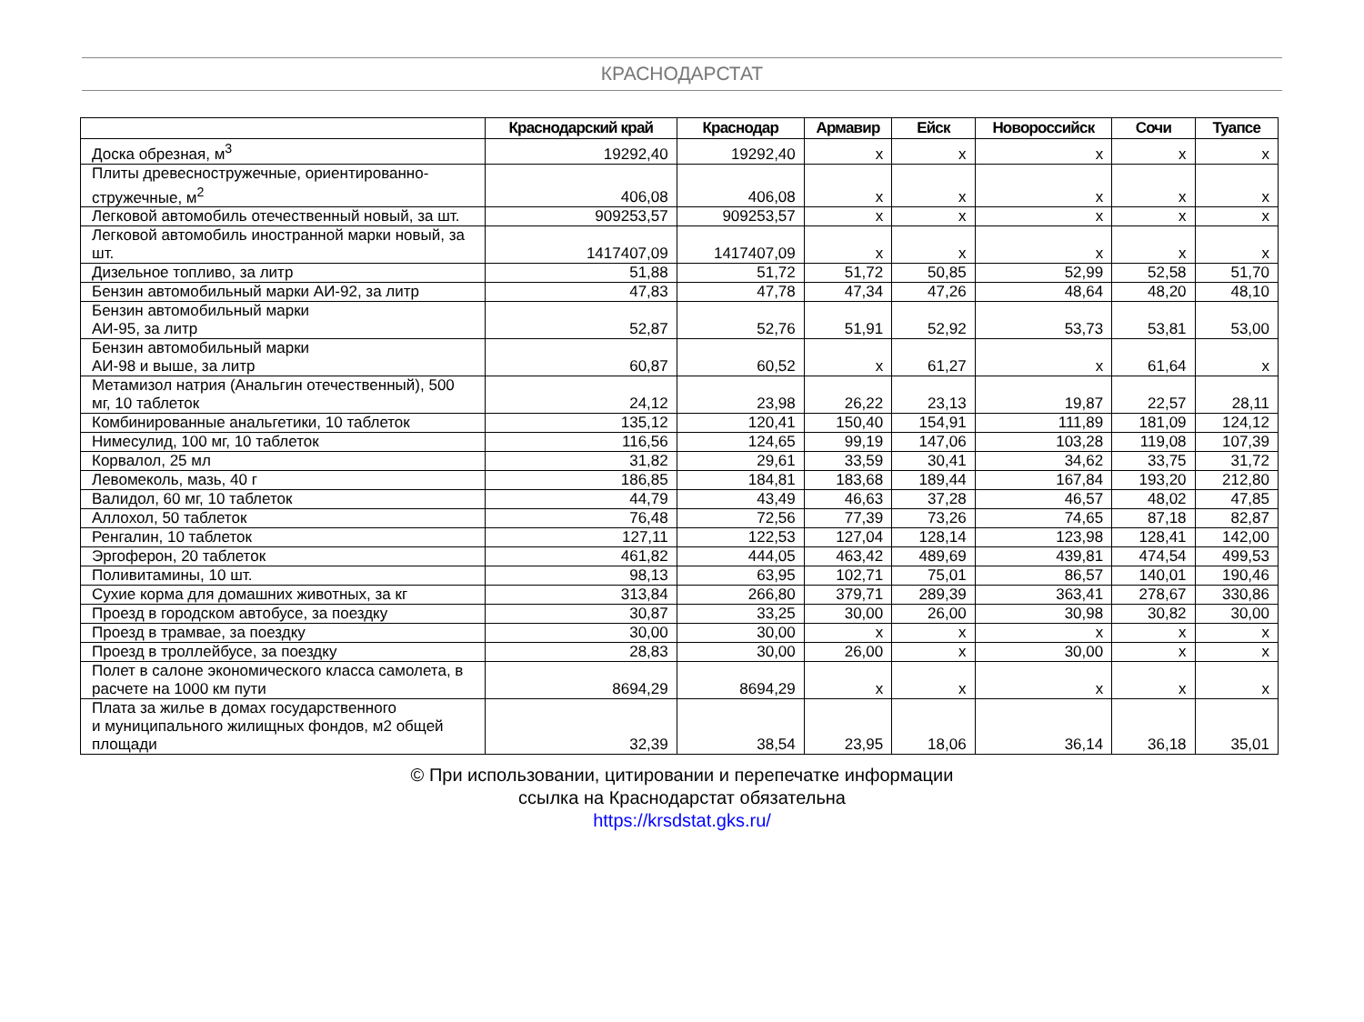КРАСНОДАРСТАТ
| | Краснодарский край | Краснодар | Армавир | Ейск | Новороссийск | Сочи | Туапсе |
| --- | --- | --- | --- | --- | --- | --- | --- |
| Доска обрезная, м<sup>3</sup> | 19292,40 | 19292,40 | x | x | x | x | x |
| Плиты древесностружечные, ориентированно-стружечные, м<sup>2</sup> | 406,08 | 406,08 | x | x | x | x | x |
| Легковой автомобиль отечественный новый, за шт. | 909253,57 | 909253,57 | x | x | x | x | x |
| Легковой автомобиль иностранной марки новый, за шт. | 1417407,09 | 1417407,09 | x | x | x | x | x |
| Дизельное топливо, за литр | 51,88 | 51,72 | 51,72 | 50,85 | 52,99 | 52,58 | 51,70 |
| Бензин автомобильный марки АИ-92, за литр | 47,83 | 47,78 | 47,34 | 47,26 | 48,64 | 48,20 | 48,10 |
| Бензин автомобильный марки АИ-95, за литр | 52,87 | 52,76 | 51,91 | 52,92 | 53,73 | 53,81 | 53,00 |
| Бензин автомобильный марки АИ-98 и выше, за литр | 60,87 | 60,52 | x | 61,27 | x | 61,64 | x |
| Метамизол натрия (Анальгин отечественный), 500 мг, 10 таблеток | 24,12 | 23,98 | 26,22 | 23,13 | 19,87 | 22,57 | 28,11 |
| Комбинированные анальгетики, 10 таблеток | 135,12 | 120,41 | 150,40 | 154,91 | 111,89 | 181,09 | 124,12 |
| Нимесулид, 100 мг, 10 таблеток | 116,56 | 124,65 | 99,19 | 147,06 | 103,28 | 119,08 | 107,39 |
| Корвалол, 25 мл | 31,82 | 29,61 | 33,59 | 30,41 | 34,62 | 33,75 | 31,72 |
| Левомеколь, мазь, 40 г | 186,85 | 184,81 | 183,68 | 189,44 | 167,84 | 193,20 | 212,80 |
| Валидол, 60 мг, 10 таблеток | 44,79 | 43,49 | 46,63 | 37,28 | 46,57 | 48,02 | 47,85 |
| Аллохол, 50 таблеток | 76,48 | 72,56 | 77,39 | 73,26 | 74,65 | 87,18 | 82,87 |
| Ренгалин, 10 таблеток | 127,11 | 122,53 | 127,04 | 128,14 | 123,98 | 128,41 | 142,00 |
| Эргоферон, 20 таблеток | 461,82 | 444,05 | 463,42 | 489,69 | 439,81 | 474,54 | 499,53 |
| Поливитамины, 10 шт. | 98,13 | 63,95 | 102,71 | 75,01 | 86,57 | 140,01 | 190,46 |
| Сухие корма для домашних животных, за кг | 313,84 | 266,80 | 379,71 | 289,39 | 363,41 | 278,67 | 330,86 |
| Проезд в городском автобусе, за поездку | 30,87 | 33,25 | 30,00 | 26,00 | 30,98 | 30,82 | 30,00 |
| Проезд в трамвае, за поездку | 30,00 | 30,00 | x | x | x | x | x |
| Проезд в троллейбусе, за поездку | 28,83 | 30,00 | 26,00 | x | 30,00 | x | x |
| Полет в салоне экономического класса самолета, в расчете на 1000 км пути | 8694,29 | 8694,29 | x | x | x | x | x |
| Плата за жилье в домах государственного и муниципального жилищных фондов, м2 общей площади | 32,39 | 38,54 | 23,95 | 18,06 | 36,14 | 36,18 | 35,01 |
© При использовании, цитировании и перепечатке информации
ссылка на Краснодарстат обязательна
https://krsdstat.gks.ru/